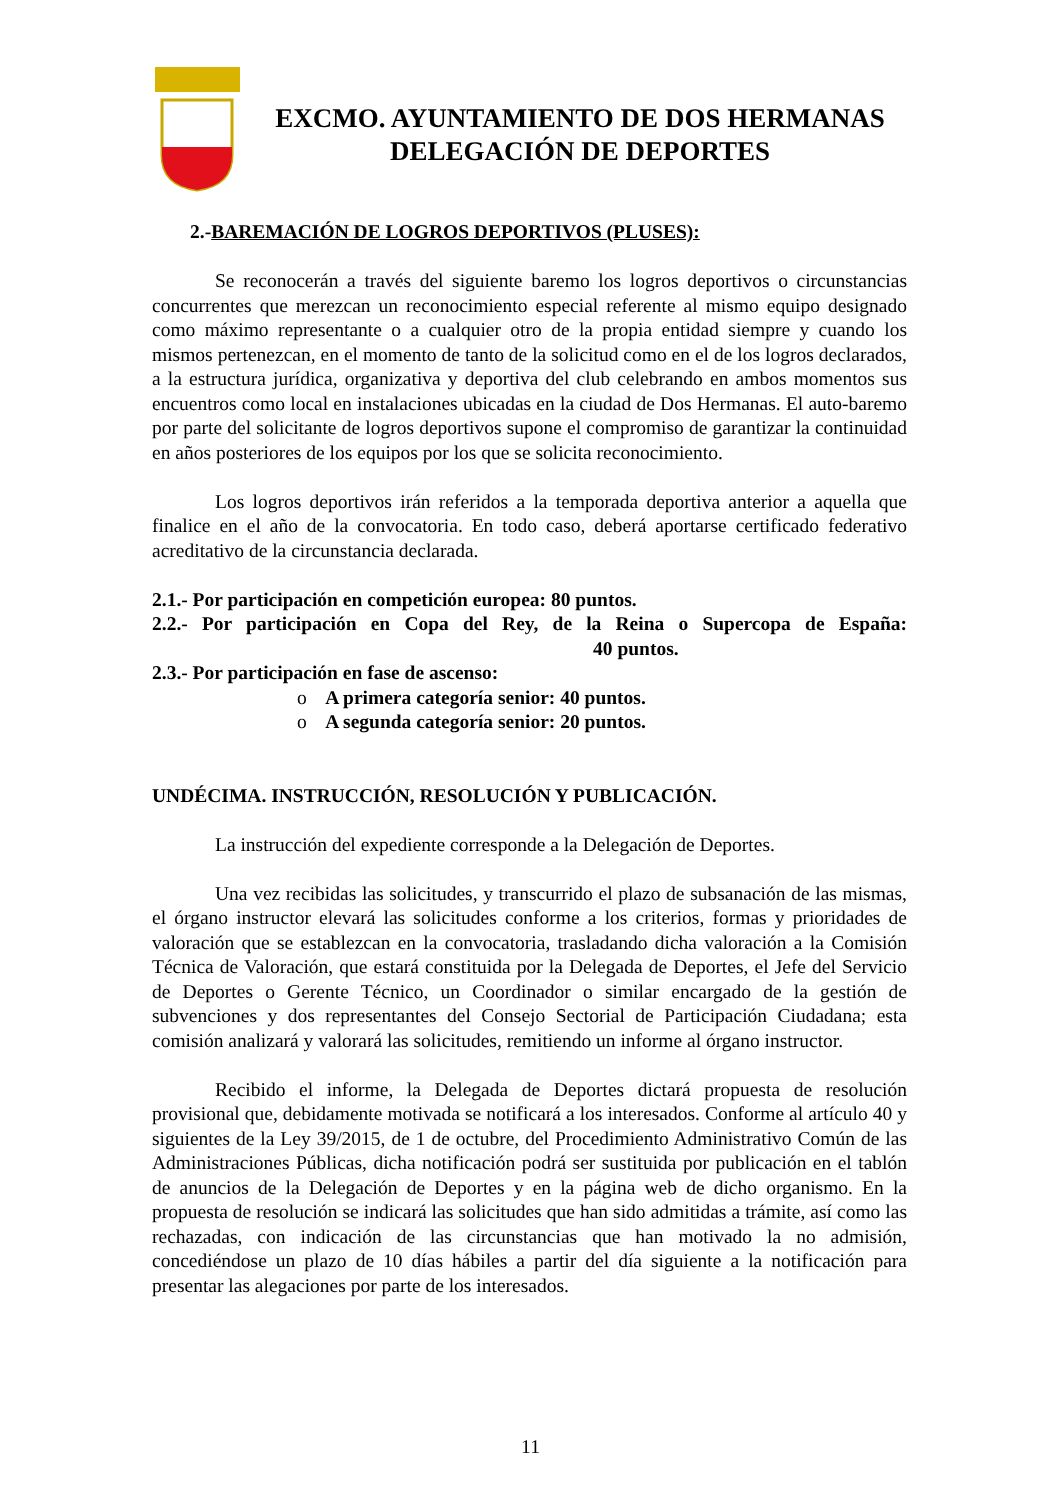EXCMO. AYUNTAMIENTO DE DOS HERMANAS
DELEGACIÓN DE DEPORTES
2.-BAREMACIÓN DE LOGROS DEPORTIVOS (PLUSES):
Se reconocerán a través del siguiente baremo los logros deportivos o circunstancias concurrentes que merezcan un reconocimiento especial referente al mismo equipo designado como máximo representante o a cualquier otro de la propia entidad siempre y cuando los mismos pertenezcan, en el momento de tanto de la solicitud como en el de los logros declarados, a la estructura jurídica, organizativa y deportiva del club celebrando en ambos momentos sus encuentros como local en instalaciones ubicadas en la ciudad de Dos Hermanas. El auto-baremo por parte del solicitante de logros deportivos supone el compromiso de garantizar la continuidad en años posteriores de los equipos por los que se solicita reconocimiento.
Los logros deportivos irán referidos a la temporada deportiva anterior a aquella que finalice en el año de la convocatoria. En todo caso, deberá aportarse certificado federativo acreditativo de la circunstancia declarada.
2.1.- Por participación en competición europea: 80 puntos.
2.2.- Por participación en Copa del Rey, de la Reina o Supercopa de España:
40 puntos.
2.3.- Por participación en fase de ascenso:
o A primera categoría senior: 40 puntos.
o A segunda categoría senior: 20 puntos.
UNDÉCIMA. INSTRUCCIÓN, RESOLUCIÓN Y PUBLICACIÓN.
La instrucción del expediente corresponde a la Delegación de Deportes.
Una vez recibidas las solicitudes, y transcurrido el plazo de subsanación de las mismas, el órgano instructor elevará las solicitudes conforme a los criterios, formas y prioridades de valoración que se establezcan en la convocatoria, trasladando dicha valoración a la Comisión Técnica de Valoración, que estará constituida por la Delegada de Deportes, el Jefe del Servicio de Deportes o Gerente Técnico, un Coordinador o similar encargado de la gestión de subvenciones y dos representantes del Consejo Sectorial de Participación Ciudadana; esta comisión analizará y valorará las solicitudes, remitiendo un informe al órgano instructor.
Recibido el informe, la Delegada de Deportes dictará propuesta de resolución provisional que, debidamente motivada se notificará a los interesados. Conforme al artículo 40 y siguientes de la Ley 39/2015, de 1 de octubre, del Procedimiento Administrativo Común de las Administraciones Públicas, dicha notificación podrá ser sustituida por publicación en el tablón de anuncios de la Delegación de Deportes y en la página web de dicho organismo. En la propuesta de resolución se indicará las solicitudes que han sido admitidas a trámite, así como las rechazadas, con indicación de las circunstancias que han motivado la no admisión, concediéndose un plazo de 10 días hábiles a partir del día siguiente a la notificación para presentar las alegaciones por parte de los interesados.
11